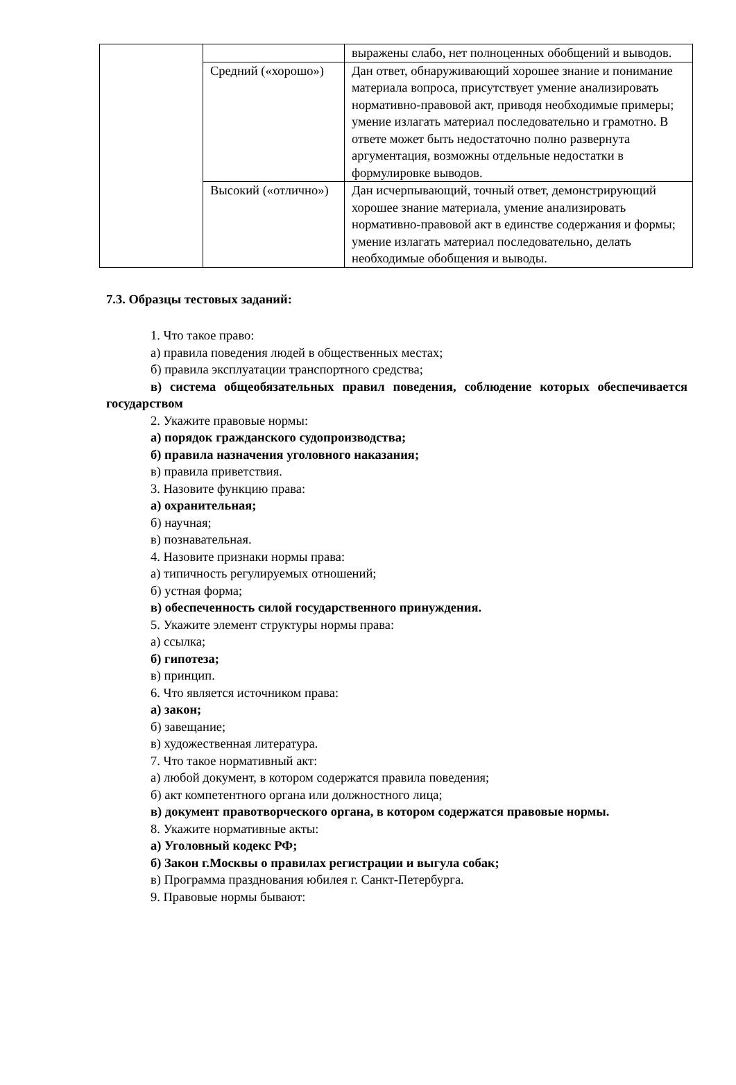| | | выражены слабо, нет полноценных обобщений и выводов. |
| | Средний («хорошо») | Дан ответ, обнаруживающий хорошее знание и понимание материала вопроса, присутствует умение анализировать нормативно-правовой акт, приводя необходимые примеры; умение излагать материал последовательно и грамотно. В ответе может быть недостаточно полно развернута аргументация, возможны отдельные недостатки в формулировке выводов. |
| | Высокий («отлично») | Дан исчерпывающий, точный ответ, демонстрирующий хорошее знание материала, умение анализировать нормативно-правовой акт в единстве содержания и формы; умение излагать материал последовательно, делать необходимые обобщения и выводы. |
7.3. Образцы тестовых заданий:
1. Что такое право:
а) правила поведения людей в общественных местах;
б) правила эксплуатации транспортного средства;
в) система общеобязательных правил поведения, соблюдение которых обеспечивается государством
2. Укажите правовые нормы:
а) порядок гражданского судопроизводства;
б) правила назначения уголовного наказания;
в) правила приветствия.
3. Назовите функцию права:
а) охранительная;
б) научная;
в) познавательная.
4. Назовите признаки нормы права:
а) типичность регулируемых отношений;
б) устная форма;
в) обеспеченность силой государственного принуждения.
5. Укажите элемент структуры нормы права:
а) ссылка;
б) гипотеза;
в) принцип.
6. Что является источником права:
а) закон;
б) завещание;
в) художественная литература.
7. Что такое нормативный акт:
а) любой документ, в котором содержатся правила поведения;
б) акт компетентного органа или должностного лица;
в) документ правотворческого органа, в котором содержатся правовые нормы.
8. Укажите нормативные акты:
а) Уголовный кодекс РФ;
б) Закон г.Москвы о правилах регистрации и выгула собак;
в) Программа празднования юбилея г. Санкт-Петербурга.
9. Правовые нормы бывают: